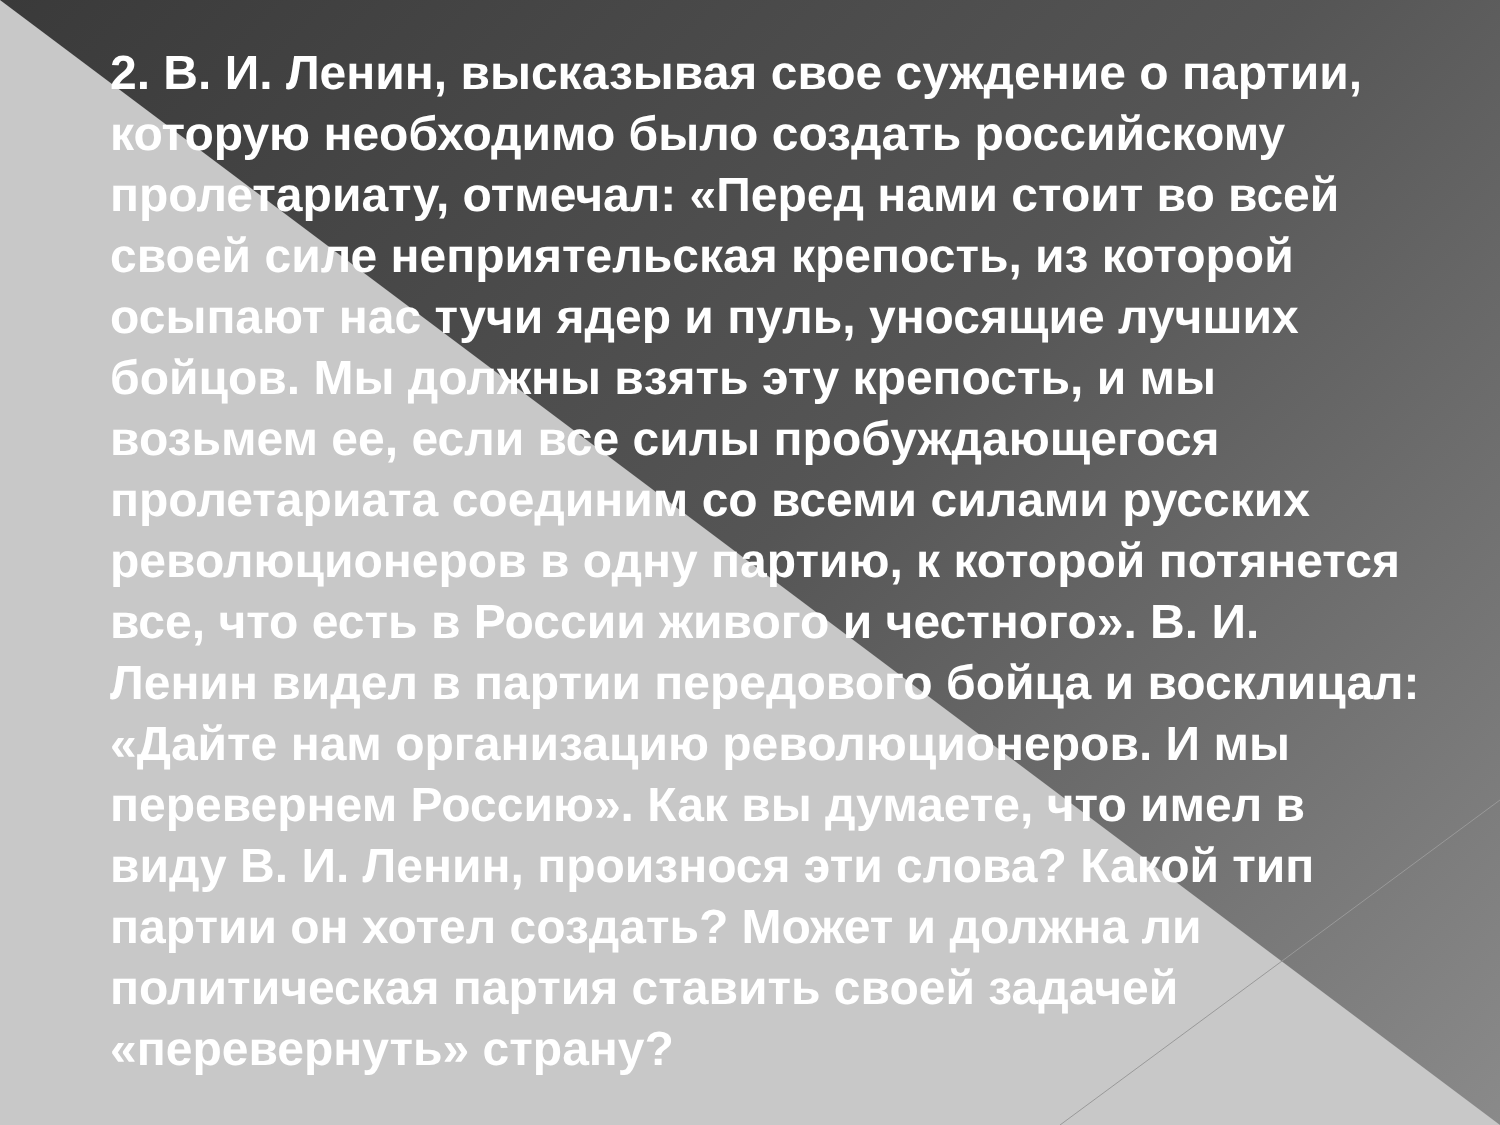2. В. И. Ленин, высказывая свое суждение о партии, которую необходимо было создать российскому пролетариату, отмечал: «Перед нами стоит во всей своей силе неприятельская крепость, из которой осыпают нас тучи ядер и пуль, уносящие лучших бойцов. Мы должны взять эту крепость, и мы возьмем ее, если все силы пробуждающегося пролетариата соединим со всеми силами русских революционеров в одну партию, к которой потянется все, что есть в России живого и честного». В. И. Ленин видел в партии передового бойца и восклицал: «Дайте нам организацию революционеров. И мы перевернем Россию». Как вы думаете, что имел в виду В. И. Ленин, произнося эти слова? Какой тип партии он хотел создать? Может и должна ли политическая партия ставить своей задачей «перевернуть» страну?